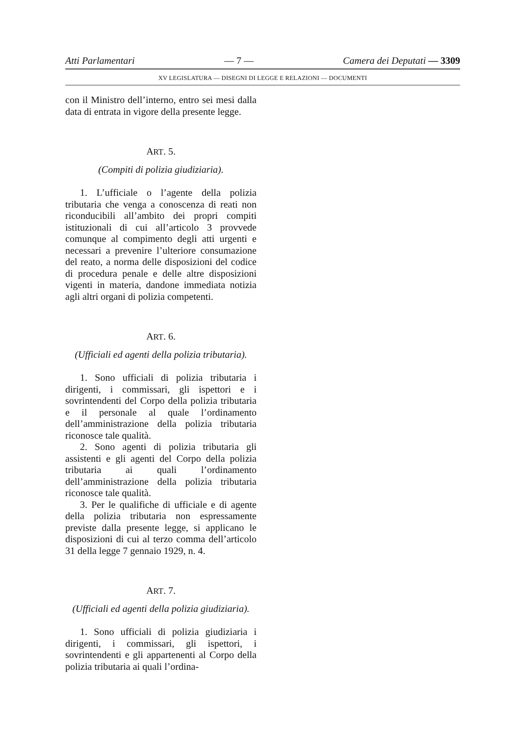Atti Parlamentari — 7 — Camera dei Deputati — 3309
XV LEGISLATURA — DISEGNI DI LEGGE E RELAZIONI — DOCUMENTI
con il Ministro dell’interno, entro sei mesi dalla data di entrata in vigore della presente legge.
ART. 5.
(Compiti di polizia giudiziaria).
1. L’ufficiale o l’agente della polizia tributaria che venga a conoscenza di reati non riconducibili all’ambito dei propri compiti istituzionali di cui all’articolo 3 provvede comunque al compimento degli atti urgenti e necessari a prevenire l’ulteriore consumazione del reato, a norma delle disposizioni del codice di procedura penale e delle altre disposizioni vigenti in materia, dandone immediata notizia agli altri organi di polizia competenti.
ART. 6.
(Ufficiali ed agenti della polizia tributaria).
1. Sono ufficiali di polizia tributaria i dirigenti, i commissari, gli ispettori e i sovrintendenti del Corpo della polizia tributaria e il personale al quale l’ordinamento dell’amministrazione della polizia tributaria riconosce tale qualità.
2. Sono agenti di polizia tributaria gli assistenti e gli agenti del Corpo della polizia tributaria ai quali l’ordinamento dell’amministrazione della polizia tributaria riconosce tale qualità.
3. Per le qualifiche di ufficiale e di agente della polizia tributaria non espressamente previste dalla presente legge, si applicano le disposizioni di cui al terzo comma dell’articolo 31 della legge 7 gennaio 1929, n. 4.
ART. 7.
(Ufficiali ed agenti della polizia giudiziaria).
1. Sono ufficiali di polizia giudiziaria i dirigenti, i commissari, gli ispettori, i sovrintendenti e gli appartenenti al Corpo della polizia tributaria ai quali l’ordina-